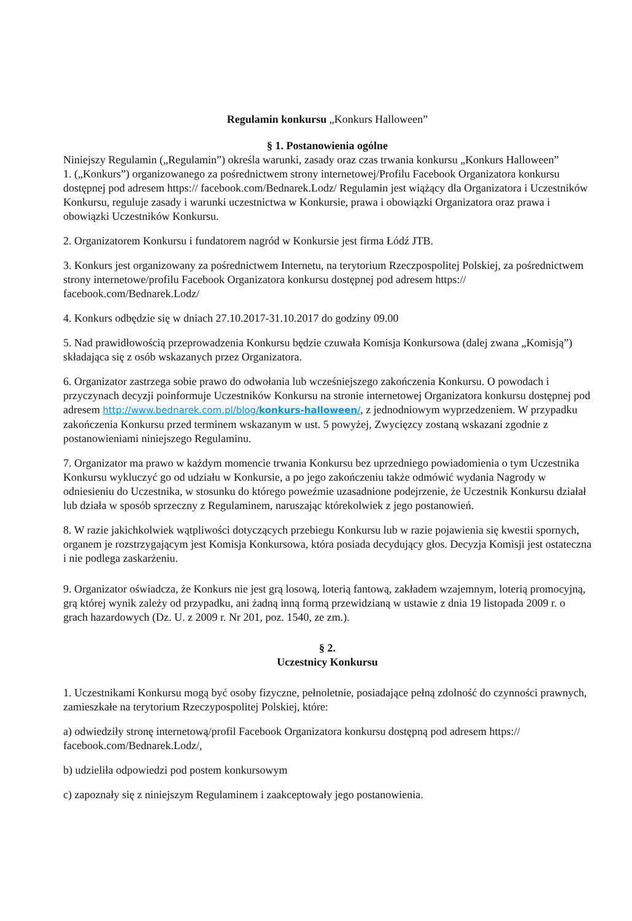Regulamin konkursu „Konkurs Halloween”
§ 1. Postanowienia ogólne
Niniejszy Regulamin („Regulamin”) określa warunki, zasady oraz czas trwania konkursu „Konkurs Halloween”
1. („Konkurs”) organizowanego za pośrednictwem strony internetowej/Profilu Facebook Organizatora konkursu dostępnej pod adresem https:// facebook.com/Bednarek.Lodz/ Regulamin jest wiążący dla Organizatora i Uczestników Konkursu, reguluje zasady i warunki uczestnictwa w Konkursie, prawa i obowiązki Organizatora oraz prawa i obowiązki Uczestników Konkursu.
2. Organizatorem Konkursu i fundatorem nagród w Konkursie jest firma Łódź JTB.
3. Konkurs jest organizowany za pośrednictwem Internetu, na terytorium Rzeczpospolitej Polskiej, za pośrednictwem strony internetowe/profilu Facebook Organizatora konkursu dostępnej pod adresem https:// facebook.com/Bednarek.Lodz/
4. Konkurs odbędzie się w dniach 27.10.2017-31.10.2017 do godziny 09.00
5. Nad prawidłowością przeprowadzenia Konkursu będzie czuwała Komisja Konkursowa (dalej zwana „Komisją”) składająca się z osób wskazanych przez Organizatora.
6. Organizator zastrzega sobie prawo do odwołania lub wcześniejszego zakończenia Konkursu. O powodach i przyczynach decyzji poinformuje Uczestników Konkursu na stronie internetowej Organizatora konkursu dostępnej pod adresem http://www.bednarek.com.pl/blog/konkurs-halloween/, z jednodniowym wyprzedzeniem. W przypadku zakończenia Konkursu przed terminem wskazanym w ust. 5 powyżej, Zwycięzcy zostaną wskazani zgodnie z postanowieniami niniejszego Regulaminu.
7. Organizator ma prawo w każdym momencie trwania Konkursu bez uprzedniego powiadomienia o tym Uczestnika Konkursu wykluczyć go od udziału w Konkursie, a po jego zakończeniu także odmówić wydania Nagrody w odniesieniu do Uczestnika, w stosunku do którego poweźmie uzasadnione podejrzenie, że Uczestnik Konkursu działał lub działa w sposób sprzeczny z Regulaminem, naruszając którekolwiek z jego postanowień.
8. W razie jakichkolwiek wątpliwości dotyczących przebiegu Konkursu lub w razie pojawienia się kwestii spornych, organem je rozstrzygającym jest Komisja Konkursowa, która posiada decydujący głos. Decyzja Komisji jest ostateczna i nie podlega zaskarżeniu.
9. Organizator oświadcza, że Konkurs nie jest grą losową, loterią fantową, zakładem wzajemnym, loterią promocyjną, grą której wynik zależy od przypadku, ani żadną inną formą przewidzianą w ustawie z dnia 19 listopada 2009 r. o grach hazardowych (Dz. U. z 2009 r. Nr 201, poz. 1540, ze zm.).
§ 2.
Uczestnicy Konkursu
1. Uczestnikami Konkursu mogą być osoby fizyczne, pełnoletnie, posiadające pełną zdolność do czynności prawnych, zamieszkałe na terytorium Rzeczypospolitej Polskiej, które:
a) odwiedziły stronę internetową/profil Facebook Organizatora konkursu dostępną pod adresem https:// facebook.com/Bednarek.Lodz/,
b) udzieliła odpowiedzi pod postem konkursowym
c) zapoznały się z niniejszym Regulaminem i zaakceptowały jego postanowienia.